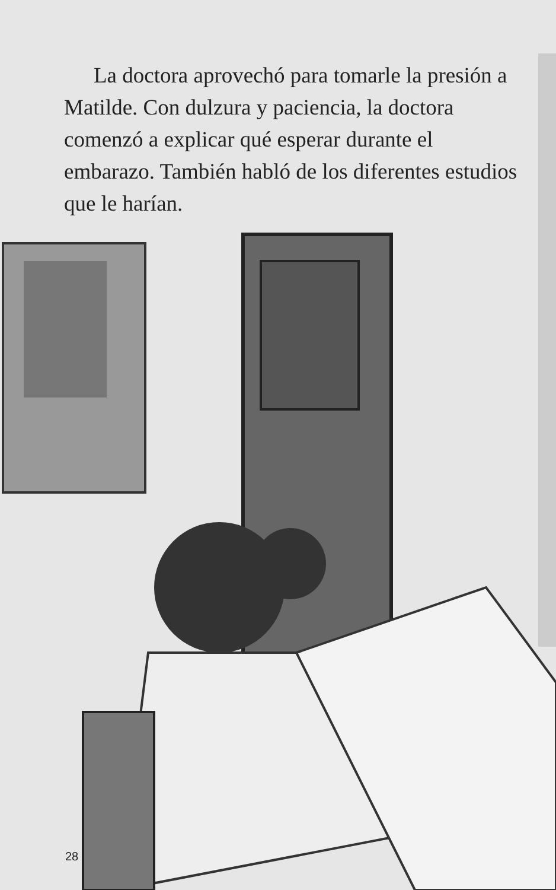La doctora aprovechó para tomarle la presión a Matilde. Con dulzura y paciencia, la doctora comenzó a explicar qué esperar durante el embarazo. También habló de los diferentes estudios que le harían.
28